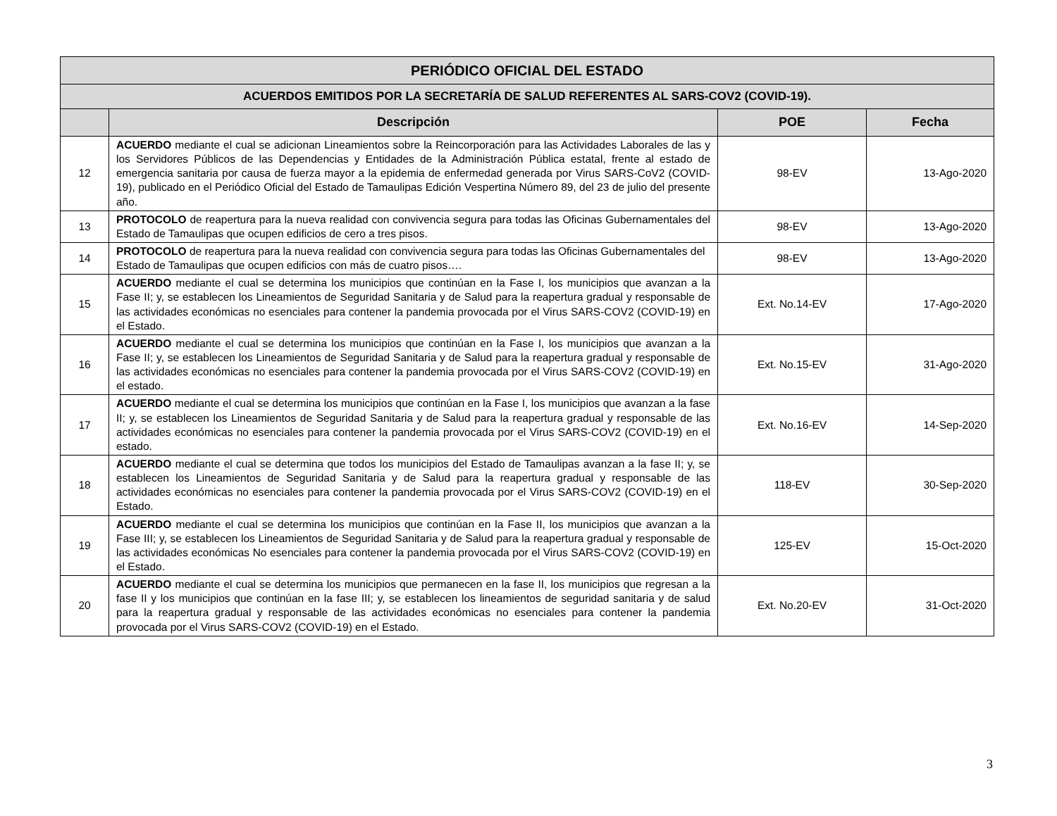| PERIÓDICO OFICIAL DEL ESTADO | | | |
| --- | --- | --- | --- |
| ACUERDOS EMITIDOS POR LA SECRETARÍA DE SALUD REFERENTES AL SARS-COV2 (COVID-19). | | | |
| | Descripción | POE | Fecha |
| 12 | ACUERDO mediante el cual se adicionan Lineamientos sobre la Reincorporación para las Actividades Laborales de las y los Servidores Públicos de las Dependencias y Entidades de la Administración Pública estatal, frente al estado de emergencia sanitaria por causa de fuerza mayor a la epidemia de enfermedad generada por Virus SARS-CoV2 (COVID-19), publicado en el Periódico Oficial del Estado de Tamaulipas Edición Vespertina Número 89, del 23 de julio del presente año. | 98-EV | 13-Ago-2020 |
| 13 | PROTOCOLO de reapertura para la nueva realidad con convivencia segura para todas las Oficinas Gubernamentales del Estado de Tamaulipas que ocupen edificios de cero a tres pisos. | 98-EV | 13-Ago-2020 |
| 14 | PROTOCOLO de reapertura para la nueva realidad con convivencia segura para todas las Oficinas Gubernamentales del Estado de Tamaulipas que ocupen edificios con más de cuatro pisos…. | 98-EV | 13-Ago-2020 |
| 15 | ACUERDO mediante el cual se determina los municipios que continúan en la Fase I, los municipios que avanzan a la Fase II; y, se establecen los Lineamientos de Seguridad Sanitaria y de Salud para la reapertura gradual y responsable de las actividades económicas no esenciales para contener la pandemia provocada por el Virus SARS-COV2 (COVID-19) en el Estado. | Ext. No.14-EV | 17-Ago-2020 |
| 16 | ACUERDO mediante el cual se determina los municipios que continúan en la Fase I, los municipios que avanzan a la Fase II; y, se establecen los Lineamientos de Seguridad Sanitaria y de Salud para la reapertura gradual y responsable de las actividades económicas no esenciales para contener la pandemia provocada por el Virus SARS-COV2 (COVID-19) en el estado. | Ext. No.15-EV | 31-Ago-2020 |
| 17 | ACUERDO mediante el cual se determina los municipios que continúan en la Fase I, los municipios que avanzan a la fase II; y, se establecen los Lineamientos de Seguridad Sanitaria y de Salud para la reapertura gradual y responsable de las actividades económicas no esenciales para contener la pandemia provocada por el Virus SARS-COV2 (COVID-19) en el estado. | Ext. No.16-EV | 14-Sep-2020 |
| 18 | ACUERDO mediante el cual se determina que todos los municipios del Estado de Tamaulipas avanzan a la fase II; y, se establecen los Lineamientos de Seguridad Sanitaria y de Salud para la reapertura gradual y responsable de las actividades económicas no esenciales para contener la pandemia provocada por el Virus SARS-COV2 (COVID-19) en el Estado. | 118-EV | 30-Sep-2020 |
| 19 | ACUERDO mediante el cual se determina los municipios que continúan en la Fase II, los municipios que avanzan a la Fase III; y, se establecen los Lineamientos de Seguridad Sanitaria y de Salud para la reapertura gradual y responsable de las actividades económicas No esenciales para contener la pandemia provocada por el Virus SARS-COV2 (COVID-19) en el Estado. | 125-EV | 15-Oct-2020 |
| 20 | ACUERDO mediante el cual se determina los municipios que permanecen en la fase II, los municipios que regresan a la fase II y los municipios que continúan en la fase III; y, se establecen los lineamientos de seguridad sanitaria y de salud para la reapertura gradual y responsable de las actividades económicas no esenciales para contener la pandemia provocada por el Virus SARS-COV2 (COVID-19) en el Estado. | Ext. No.20-EV | 31-Oct-2020 |
3